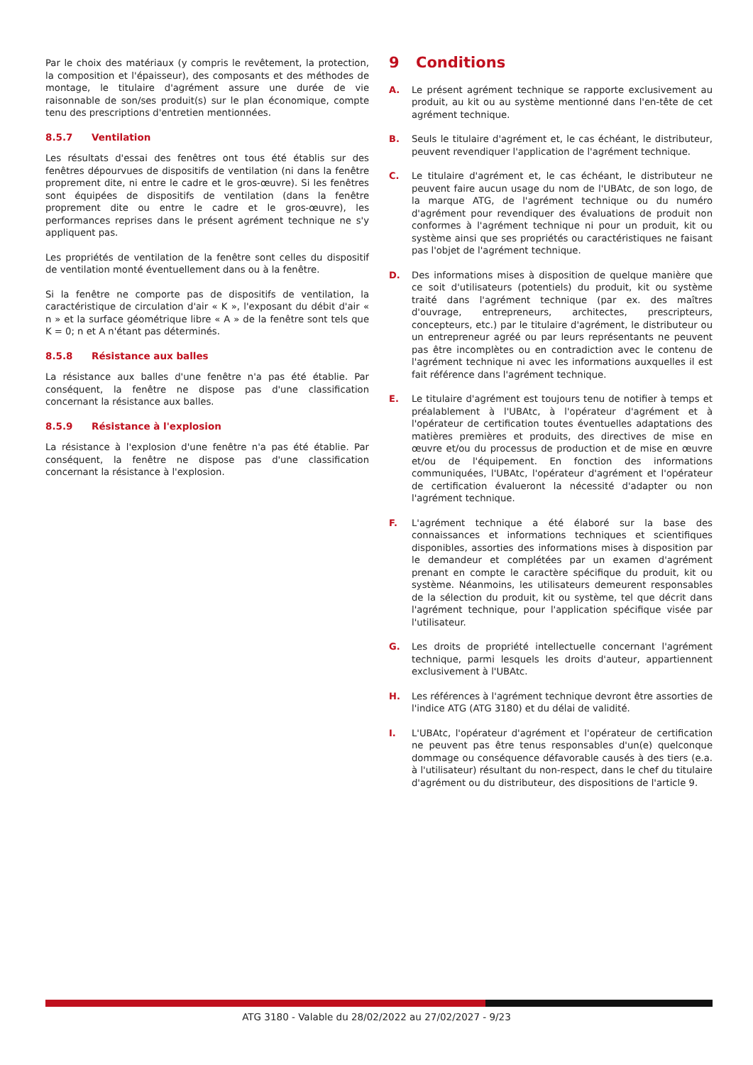Par le choix des matériaux (y compris le revêtement, la protection, la composition et l'épaisseur), des composants et des méthodes de montage, le titulaire d'agrément assure une durée de vie raisonnable de son/ses produit(s) sur le plan économique, compte tenu des prescriptions d'entretien mentionnées.
8.5.7 Ventilation
Les résultats d'essai des fenêtres ont tous été établis sur des fenêtres dépourvues de dispositifs de ventilation (ni dans la fenêtre proprement dite, ni entre le cadre et le gros-œuvre). Si les fenêtres sont équipées de dispositifs de ventilation (dans la fenêtre proprement dite ou entre le cadre et le gros-œuvre), les performances reprises dans le présent agrément technique ne s'y appliquent pas.
Les propriétés de ventilation de la fenêtre sont celles du dispositif de ventilation monté éventuellement dans ou à la fenêtre.
Si la fenêtre ne comporte pas de dispositifs de ventilation, la caractéristique de circulation d'air « K », l'exposant du débit d'air « n » et la surface géométrique libre « A » de la fenêtre sont tels que K = 0; n et A n'étant pas déterminés.
8.5.8 Résistance aux balles
La résistance aux balles d'une fenêtre n'a pas été établie. Par conséquent, la fenêtre ne dispose pas d'une classification concernant la résistance aux balles.
8.5.9 Résistance à l'explosion
La résistance à l'explosion d'une fenêtre n'a pas été établie. Par conséquent, la fenêtre ne dispose pas d'une classification concernant la résistance à l'explosion.
9 Conditions
A. Le présent agrément technique se rapporte exclusivement au produit, au kit ou au système mentionné dans l'en-tête de cet agrément technique.
B. Seuls le titulaire d'agrément et, le cas échéant, le distributeur, peuvent revendiquer l'application de l'agrément technique.
C. Le titulaire d'agrément et, le cas échéant, le distributeur ne peuvent faire aucun usage du nom de l'UBAtc, de son logo, de la marque ATG, de l'agrément technique ou du numéro d'agrément pour revendiquer des évaluations de produit non conformes à l'agrément technique ni pour un produit, kit ou système ainsi que ses propriétés ou caractéristiques ne faisant pas l'objet de l'agrément technique.
D. Des informations mises à disposition de quelque manière que ce soit d'utilisateurs (potentiels) du produit, kit ou système traité dans l'agrément technique (par ex. des maîtres d'ouvrage, entrepreneurs, architectes, prescripteurs, concepteurs, etc.) par le titulaire d'agrément, le distributeur ou un entrepreneur agréé ou par leurs représentants ne peuvent pas être incomplètes ou en contradiction avec le contenu de l'agrément technique ni avec les informations auxquelles il est fait référence dans l'agrément technique.
E. Le titulaire d'agrément est toujours tenu de notifier à temps et préalablement à l'UBAtc, à l'opérateur d'agrément et à l'opérateur de certification toutes éventuelles adaptations des matières premières et produits, des directives de mise en œuvre et/ou du processus de production et de mise en œuvre et/ou de l'équipement. En fonction des informations communiquées, l'UBAtc, l'opérateur d'agrément et l'opérateur de certification évalueront la nécessité d'adapter ou non l'agrément technique.
F. L'agrément technique a été élaboré sur la base des connaissances et informations techniques et scientifiques disponibles, assorties des informations mises à disposition par le demandeur et complétées par un examen d'agrément prenant en compte le caractère spécifique du produit, kit ou système. Néanmoins, les utilisateurs demeurent responsables de la sélection du produit, kit ou système, tel que décrit dans l'agrément technique, pour l'application spécifique visée par l'utilisateur.
G. Les droits de propriété intellectuelle concernant l'agrément technique, parmi lesquels les droits d'auteur, appartiennent exclusivement à l'UBAtc.
H. Les références à l'agrément technique devront être assorties de l'indice ATG (ATG 3180) et du délai de validité.
I. L'UBAtc, l'opérateur d'agrément et l'opérateur de certification ne peuvent pas être tenus responsables d'un(e) quelconque dommage ou conséquence défavorable causés à des tiers (e.a. à l'utilisateur) résultant du non-respect, dans le chef du titulaire d'agrément ou du distributeur, des dispositions de l'article 9.
ATG 3180 - Valable du 28/02/2022 au 27/02/2027 - 9/23